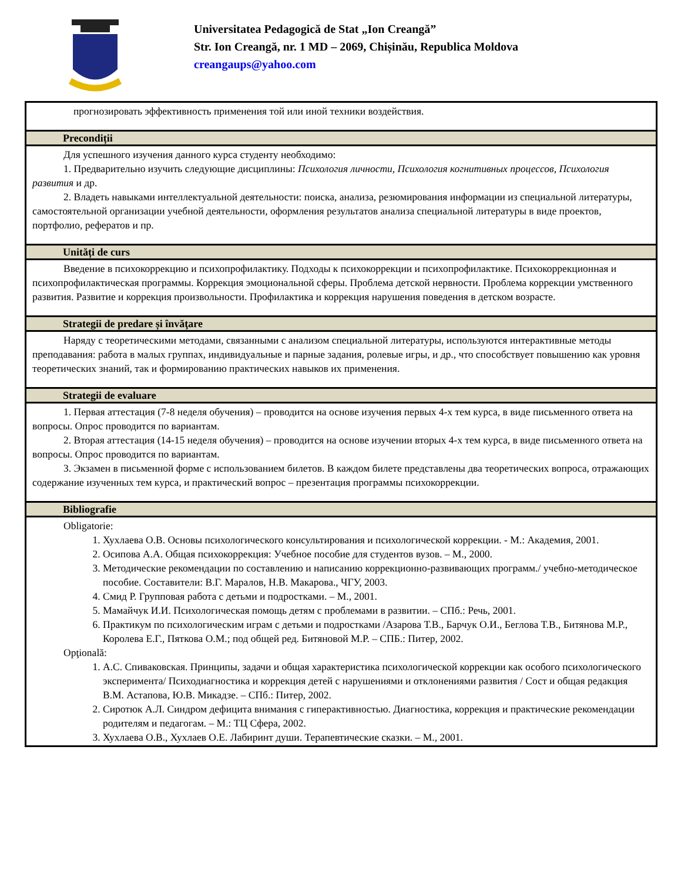Universitatea Pedagogică de Stat „Ion Creangă”
Str. Ion Creangă, nr. 1 MD – 2069, Chișinău, Republica Moldova
creangaups@yahoo.com
| прогнозировать эффективность применения той или иной техники воздействия. |
| Precondiții |
| Для успешного изучения данного курса студенту необходимо: 1. Предварительно изучить следующие дисциплины: Психология личности, Психология когнитивных процессов, Психология развития и др. 2. Владеть навыками интеллектуальной деятельности: поиска, анализа, резюмирования информации из специальной литературы, самостоятельной организации учебной деятельности, оформления результатов анализа специальной литературы в виде проектов, портфолио, рефератов и пр. |
| Unități de curs |
| Введение в психокоррекцию и психопрофилактику. Подходы к психокоррекции и психопрофилактике. Психокоррекционная и психопрофилактическая программы. Коррекция эмоциональной сферы. Проблема детской нервности. Проблема коррекции умственного развития. Развитие и коррекция произвольности. Профилактика и коррекция нарушения поведения в детском возрасте. |
| Strategii de predare și învăţare |
| Наряду с теоретическими методами, связанными с анализом специальной литературы, используются интерактивные методы преподавания: работа в малых группах, индивидуальные и парные задания, ролевые игры, и др., что способствует повышению как уровня теоретических знаний, так и формированию практических навыков их применения. |
| Strategii de evaluare |
| 1. Первая аттестация (7-8 неделя обучения) – проводится на основе изучения первых 4-х тем курса, в виде письменного ответа на вопросы. Опрос проводится по вариантам. 2. Вторая аттестация (14-15 неделя обучения) – проводится на основе изучении вторых 4-х тем курса, в виде письменного ответа на вопросы. Опрос проводится по вариантам. 3. Экзамен в письменной форме с использованием билетов. В каждом билете представлены два теоретических вопроса, отражающих содержание изученных тем курса, и практический вопрос – презентация программы психокоррекции. |
| Bibliografie |
| Obligatorie: 1. Хухлаева О.В. Основы психологического консультирования и психологической коррекции. - М.: Академия, 2001. 2. Осипова А.А. Общая психокоррекция: Учебное пособие для студентов вузов. – М., 2000. 3. Методические рекомендации по составлению и написанию коррекционно-развивающих программ./ учебно-методическое пособие. Составители: В.Г. Маралов, Н.В. Макарова., ЧГУ, 2003. 4. Смид Р. Групповая работа с детьми и подростками. – М., 2001. 5. Мамайчук И.И. Психологическая помощь детям с проблемами в развитии. – СПб.: Речь, 2001. 6. Практикум по психологическим играм с детьми и подростками /Азарова Т.В., Барчук О.И., Беглова Т.В., Битянова М.Р., Королева Е.Г., Пяткова О.М.; под общей ред. Битяновой М.Р. – СПБ.: Питер, 2002. Opţională: 1. А.С. Спиваковская. Принципы, задачи и общая характеристика психологической коррекции как особого психологического эксперимента/ Психодиагностика и коррекция детей с нарушениями и отклонениями развития / Сост и общая редакция В.М. Астапова, Ю.В. Микадзе. – СПб.: Питер, 2002. 2. Сиротюк А.Л. Синдром дефицита внимания с гиперактивностью. Диагностика, коррекция и практические рекомендации родителям и педагогам. – М.: ТЦ Сфера, 2002. 3. Хухлаева О.В., Хухлаев О.Е. Лабиринт души. Терапевтические сказки. – М., 2001. |